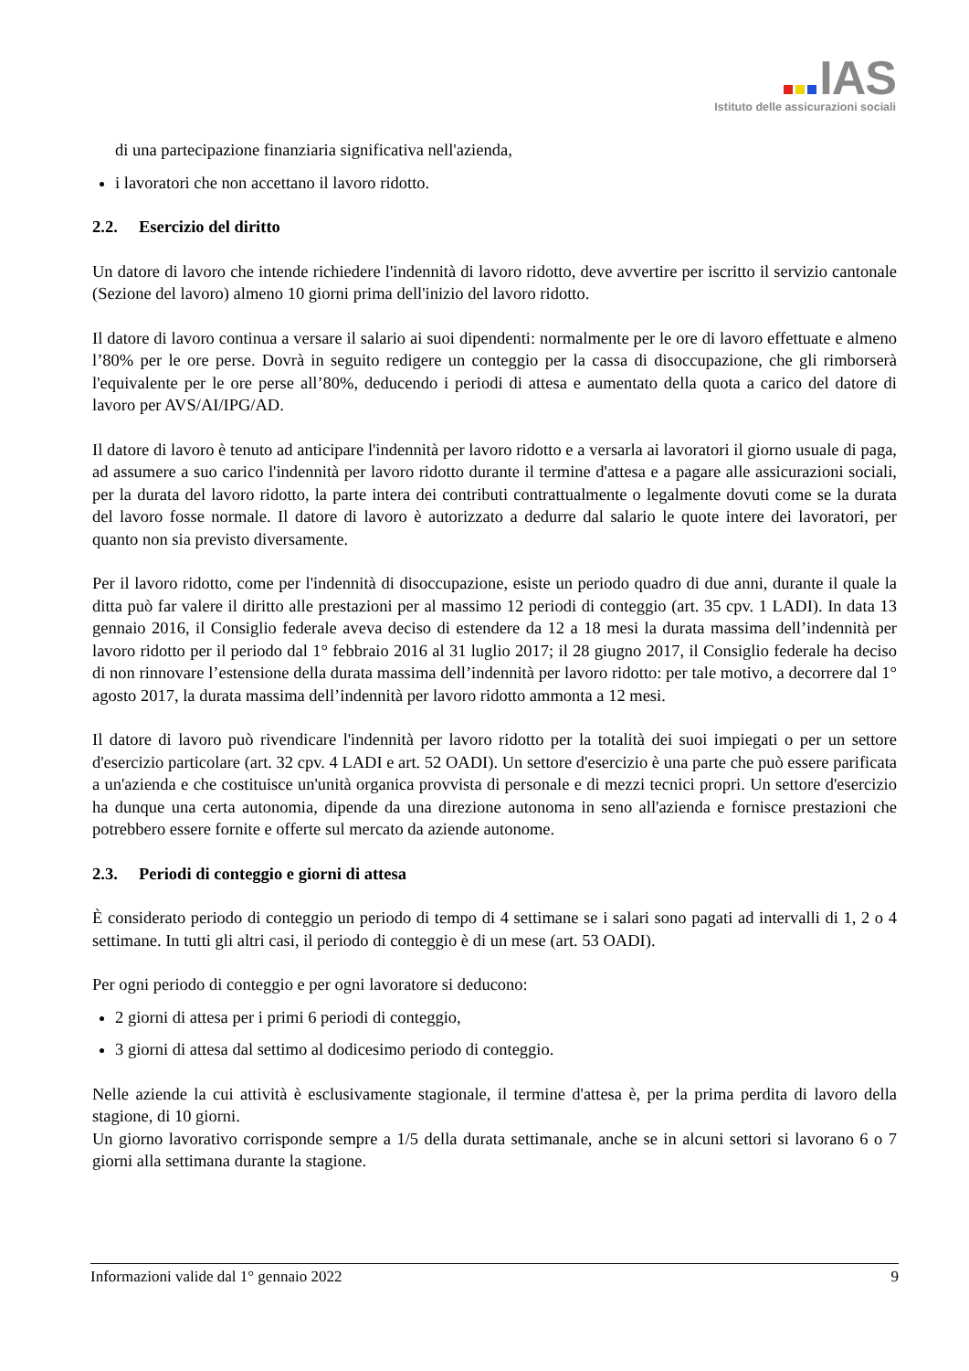IAS
Istituto delle assicurazioni sociali
di una partecipazione finanziaria significativa nell'azienda,
i lavoratori che non accettano il lavoro ridotto.
2.2. Esercizio del diritto
Un datore di lavoro che intende richiedere l'indennità di lavoro ridotto, deve avvertire per iscritto il servizio cantonale (Sezione del lavoro) almeno 10 giorni prima dell'inizio del lavoro ridotto.
Il datore di lavoro continua a versare il salario ai suoi dipendenti: normalmente per le ore di lavoro effettuate e almeno l’80% per le ore perse. Dovrà in seguito redigere un conteggio per la cassa di disoccupazione, che gli rimborserà l'equivalente per le ore perse all’80%, deducendo i periodi di attesa e aumentato della quota a carico del datore di lavoro per AVS/AI/IPG/AD.
Il datore di lavoro è tenuto ad anticipare l'indennità per lavoro ridotto e a versarla ai lavoratori il giorno usuale di paga, ad assumere a suo carico l'indennità per lavoro ridotto durante il termine d'attesa e a pagare alle assicurazioni sociali, per la durata del lavoro ridotto, la parte intera dei contributi contrattualmente o legalmente dovuti come se la durata del lavoro fosse normale. Il datore di lavoro è autorizzato a dedurre dal salario le quote intere dei lavoratori, per quanto non sia previsto diversamente.
Per il lavoro ridotto, come per l'indennità di disoccupazione, esiste un periodo quadro di due anni, durante il quale la ditta può far valere il diritto alle prestazioni per al massimo 12 periodi di conteggio (art. 35 cpv. 1 LADI). In data 13 gennaio 2016, il Consiglio federale aveva deciso di estendere da 12 a 18 mesi la durata massima dell’indennità per lavoro ridotto per il periodo dal 1° febbraio 2016 al 31 luglio 2017; il 28 giugno 2017, il Consiglio federale ha deciso di non rinnovare l’estensione della durata massima dell’indennità per lavoro ridotto: per tale motivo, a decorrere dal 1° agosto 2017, la durata massima dell’indennità per lavoro ridotto ammonta a 12 mesi.
Il datore di lavoro può rivendicare l'indennità per lavoro ridotto per la totalità dei suoi impiegati o per un settore d'esercizio particolare (art. 32 cpv. 4 LADI e art. 52 OADI). Un settore d'esercizio è una parte che può essere parificata a un'azienda e che costituisce un'unità organica provvista di personale e di mezzi tecnici propri. Un settore d'esercizio ha dunque una certa autonomia, dipende da una direzione autonoma in seno all'azienda e fornisce prestazioni che potrebbero essere fornite e offerte sul mercato da aziende autonome.
2.3. Periodi di conteggio e giorni di attesa
È considerato periodo di conteggio un periodo di tempo di 4 settimane se i salari sono pagati ad intervalli di 1, 2 o 4 settimane. In tutti gli altri casi, il periodo di conteggio è di un mese (art. 53 OADI).
Per ogni periodo di conteggio e per ogni lavoratore si deducono:
2 giorni di attesa per i primi 6 periodi di conteggio,
3 giorni di attesa dal settimo al dodicesimo periodo di conteggio.
Nelle aziende la cui attività è esclusivamente stagionale, il termine d'attesa è, per la prima perdita di lavoro della stagione, di 10 giorni.
Un giorno lavorativo corrisponde sempre a 1/5 della durata settimanale, anche se in alcuni settori si lavorano 6 o 7 giorni alla settimana durante la stagione.
Informazioni valide dal 1° gennaio 2022 9